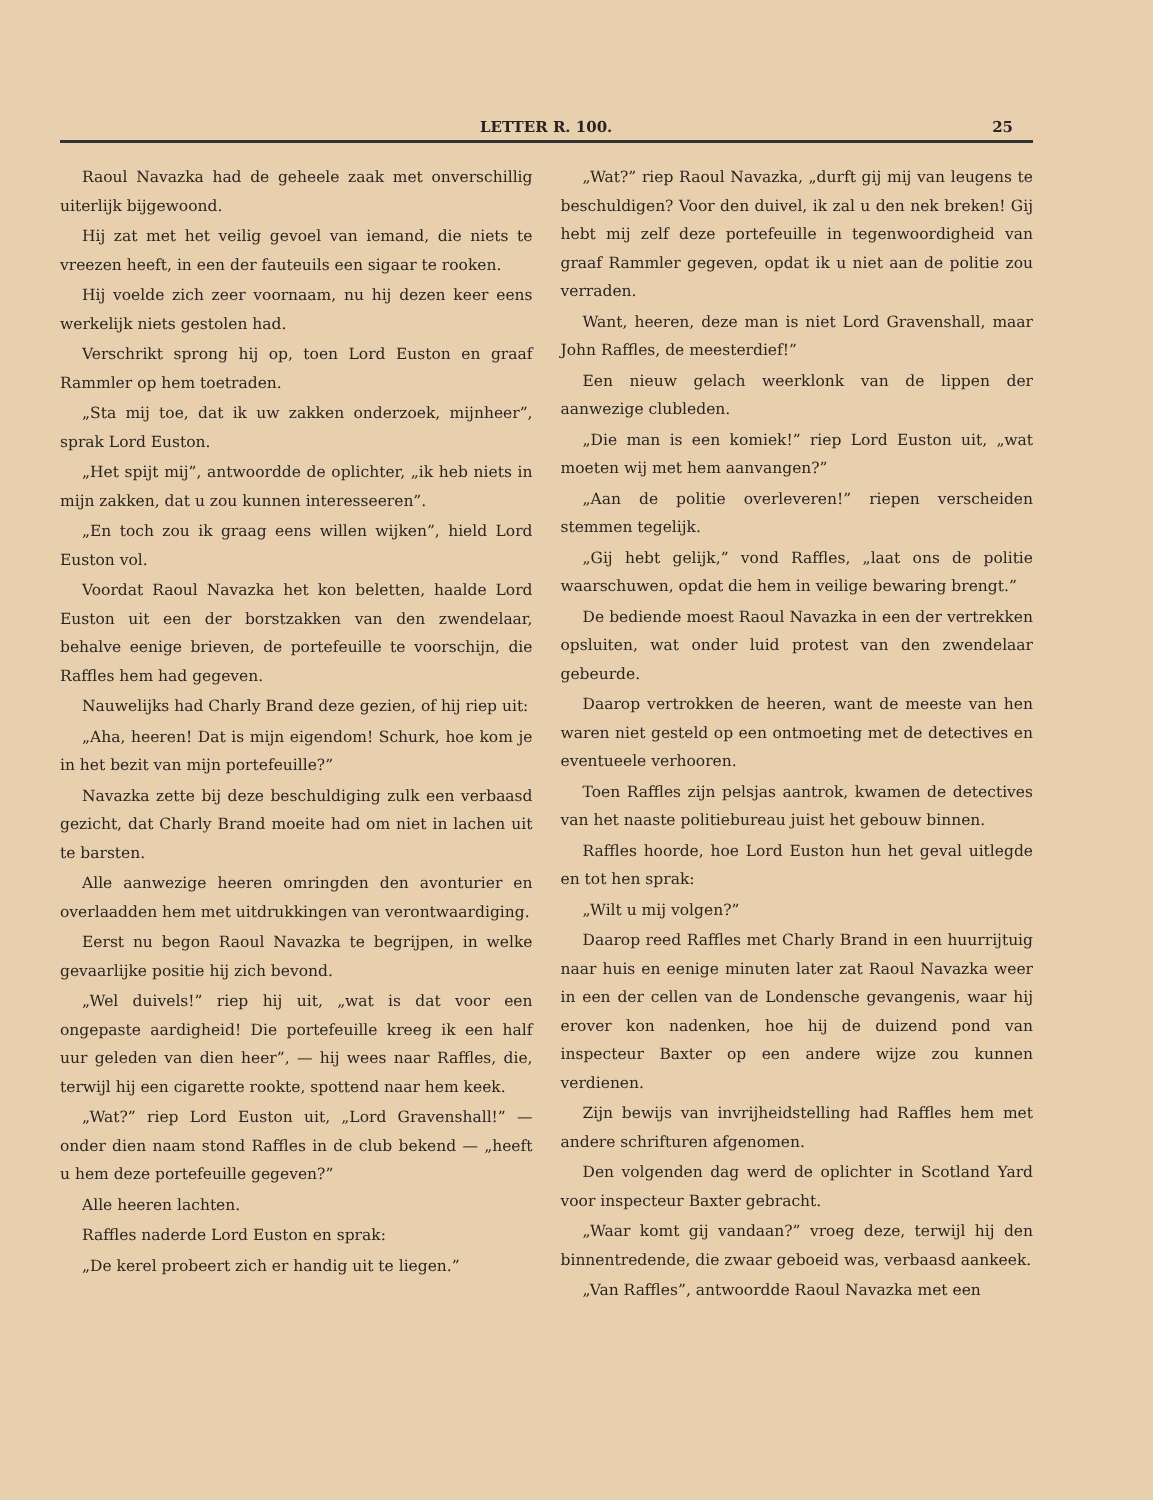LETTER R. 100. 25
Raoul Navazka had de geheele zaak met onverschillig uiterlijk bijgewoond.
Hij zat met het veilig gevoel van iemand, die niets te vreezen heeft, in een der fauteuils een sigaar te rooken.
Hij voelde zich zeer voornaam, nu hij dezen keer eens werkelijk niets gestolen had.
Verschrikt sprong hij op, toen Lord Euston en graaf Rammler op hem toetraden.
„Sta mij toe, dat ik uw zakken onderzoek, mijnheer”, sprak Lord Euston.
„Het spijt mij”, antwoordde de oplichter, „ik heb niets in mijn zakken, dat u zou kunnen interesseeren”.
„En toch zou ik graag eens willen wijken”, hield Lord Euston vol.
Voordat Raoul Navazka het kon beletten, haalde Lord Euston uit een der borstzakken van den zwendelaar, behalve eenige brieven, de portefeuille te voorschijn, die Raffles hem had gegeven.
Nauwelijks had Charly Brand deze gezien, of hij riep uit:
„Aha, heeren! Dat is mijn eigendom! Schurk, hoe kom je in het bezit van mijn portefeuille?”
Navazka zette bij deze beschuldiging zulk een verbaasd gezicht, dat Charly Brand moeite had om niet in lachen uit te barsten.
Alle aanwezige heeren omringden den avonturier en overlaadden hem met uitdrukkingen van verontwaardiging.
Eerst nu begon Raoul Navazka te begrijpen, in welke gevaarlijke positie hij zich bevond.
„Wel duivels!” riep hij uit, „wat is dat voor een ongepaste aardigheid! Die portefeuille kreeg ik een half uur geleden van dien heer”, — hij wees naar Raffles, die, terwijl hij een cigarette rookte, spottend naar hem keek.
„Wat?” riep Lord Euston uit, „Lord Gravenshall!” — onder dien naam stond Raffles in de club bekend — „heeft u hem deze portefeuille gegeven?”
Alle heeren lachten.
Raffles naderde Lord Euston en sprak:
„De kerel probeert zich er handig uit te liegen.”
„Wat?” riep Raoul Navazka, „durft gij mij van leugens te beschuldigen? Voor den duivel, ik zal u den nek breken! Gij hebt mij zelf deze portefeuille in tegenwoordigheid van graaf Rammler gegeven, opdat ik u niet aan de politie zou verraden.
Want, heeren, deze man is niet Lord Gravenshall, maar John Raffles, de meesterdief!”
Een nieuw gelach weerklonk van de lippen der aanwezige clubleden.
„Die man is een komiek!” riep Lord Euston uit, „wat moeten wij met hem aanvangen?”
„Aan de politie overleveren!” riepen verscheiden stemmen tegelijk.
„Gij hebt gelijk,” vond Raffles, „laat ons de politie waarschuwen, opdat die hem in veilige bewaring brengt.”
De bediende moest Raoul Navazka in een der vertrekken opsluiten, wat onder luid protest van den zwendelaar gebeurde.
Daarop vertrokken de heeren, want de meeste van hen waren niet gesteld op een ontmoeting met de detectives en eventueele verhooren.
Toen Raffles zijn pelsjas aantrok, kwamen de detectives van het naaste politiebureau juist het gebouw binnen.
Raffles hoorde, hoe Lord Euston hun het geval uitlegde en tot hen sprak:
„Wilt u mij volgen?”
Daarop reed Raffles met Charly Brand in een huurrijtuig naar huis en eenige minuten later zat Raoul Navazka weer in een der cellen van de Londensche gevangenis, waar hij erover kon nadenken, hoe hij de duizend pond van inspecteur Baxter op een andere wijze zou kunnen verdienen.
Zijn bewijs van invrijheidstelling had Raffles hem met andere schrifturen afgenomen.
Den volgenden dag werd de oplichter in Scotland Yard voor inspecteur Baxter gebracht.
„Waar komt gij vandaan?” vroeg deze, terwijl hij den binnentredende, die zwaar geboeid was, verbaasd aankeek.
„Van Raffles”, antwoordde Raoul Navazka met een